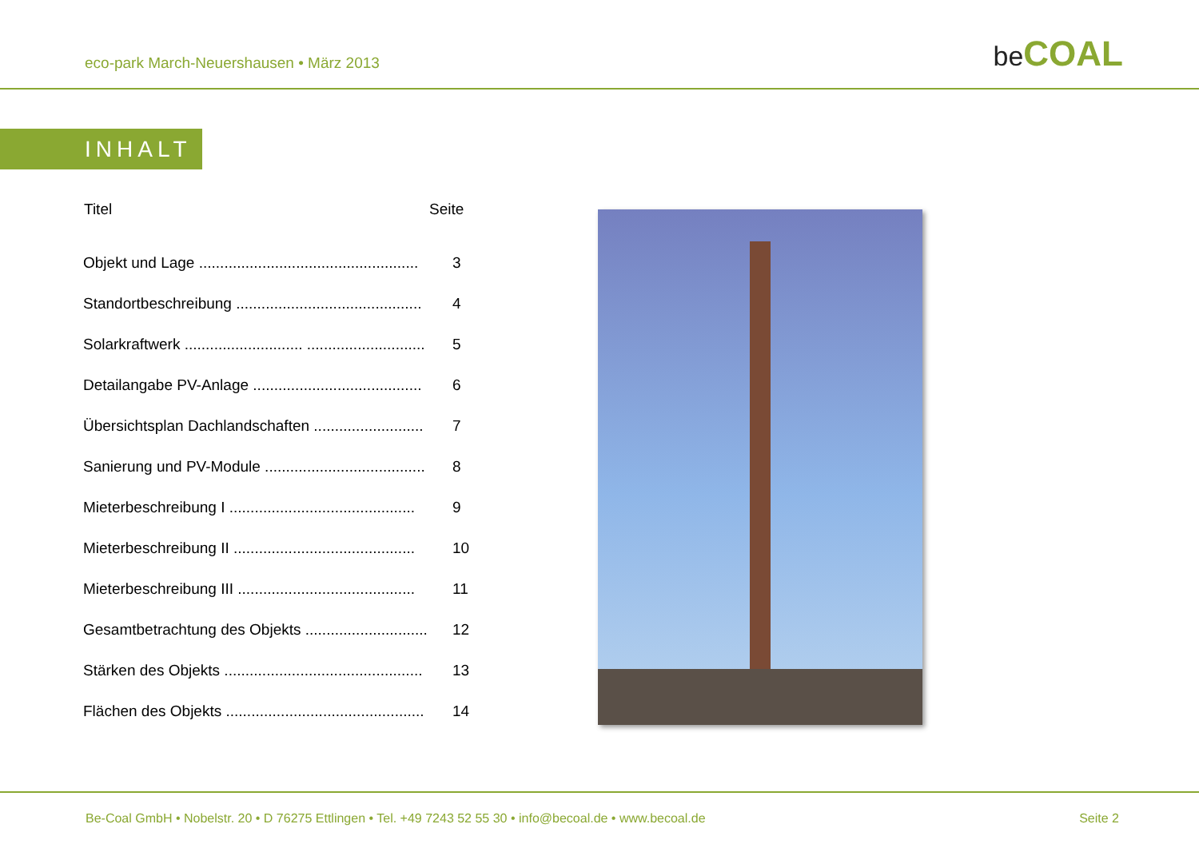eco-park March-Neuershausen • März 2013
be COAL
INHALT
| Titel | Seite |
| --- | --- |
| Objekt und Lage .................................................... | 3 |
| Standortbeschreibung ............................................ | 4 |
| Solarkraftwerk ............................ ............................ | 5 |
| Detailangabe PV-Anlage ........................................ | 6 |
| Übersichtsplan Dachlandschaften .......................... | 7 |
| Sanierung und PV-Module ...................................... | 8 |
| Mieterbeschreibung I ............................................ | 9 |
| Mieterbeschreibung II ........................................... | 10 |
| Mieterbeschreibung III .......................................... | 11 |
| Gesamtbetrachtung des Objekts ............................. | 12 |
| Stärken des Objekts ............................................... | 13 |
| Flächen des Objekts ............................................... | 14 |
Be-Coal GmbH • Nobelstr. 20 • D 76275 Ettlingen • Tel. +49 7243 52 55 30 • info@becoal.de • www.becoal.de
Seite 2